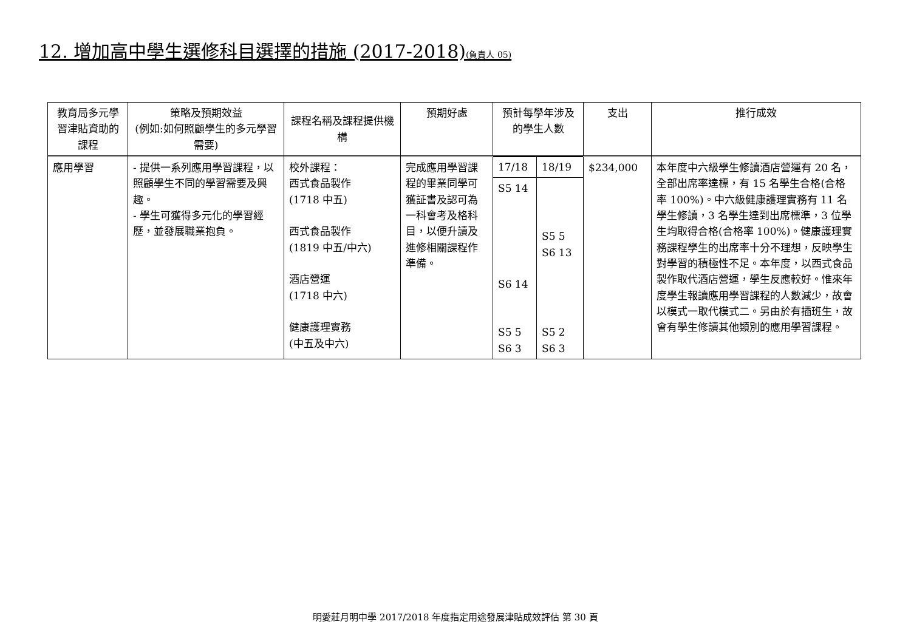12. 增加高中學生選修科目選擇的措施 (2017-2018)(負責人 05)
| 教育局多元學習津貼資助的課程 | 策略及預期效益 (例如:如何照顧學生的多元學習需要) | 課程名稱及課程提供機構 | 預期好處 | 預計每學年涉及的學生人數 | | 支出 | 推行成效 |
| --- | --- | --- | --- | --- | --- | --- | --- |
| 應用學習 | - 提供一系列應用學習課程，以照顧學生不同的學習需要及興趣。 - 學生可獲得多元化的學習經歷，並發展職業抱負。 | 校外課程： 西式食品製作 (1718 中五) 西式食品製作 (1819 中五/中六) 酒店營運 (1718 中六) 健康護理實務 (中五及中六) | 完成應用學習課程的畢業同學可獲証書及認可為一科會考及格科目，以便升讀及進修相關課程作準備。 | 17/18 | 18/19 | $234,000 | 本年度中六級學生修讀酒店營運有 20 名，全部出席率達標，有 15 名學生合格(合格率 100%)。中六級健康護理實務有 11 名學生修讀，3 名學生達到出席標準，3 位學生均取得合格(合格率 100%)。健康護理實務課程學生的出席率十分不理想，反映學生對學習的積極性不足。本年度，以西式食品製作取代酒店營運，學生反應較好。惟來年度學生報讀應用學習課程的人數減少，故會以模式一取代模式二。另由於有插班生，故會有學生修讀其他類別的應用學習課程。 |
| | | | | S5 14 S6 14 S5 5 S6 3 | S5 5 S6 13 S5 2 S6 3 | | |
明愛莊月明中學 2017/2018 年度指定用途發展津貼成效評估 第 30 頁